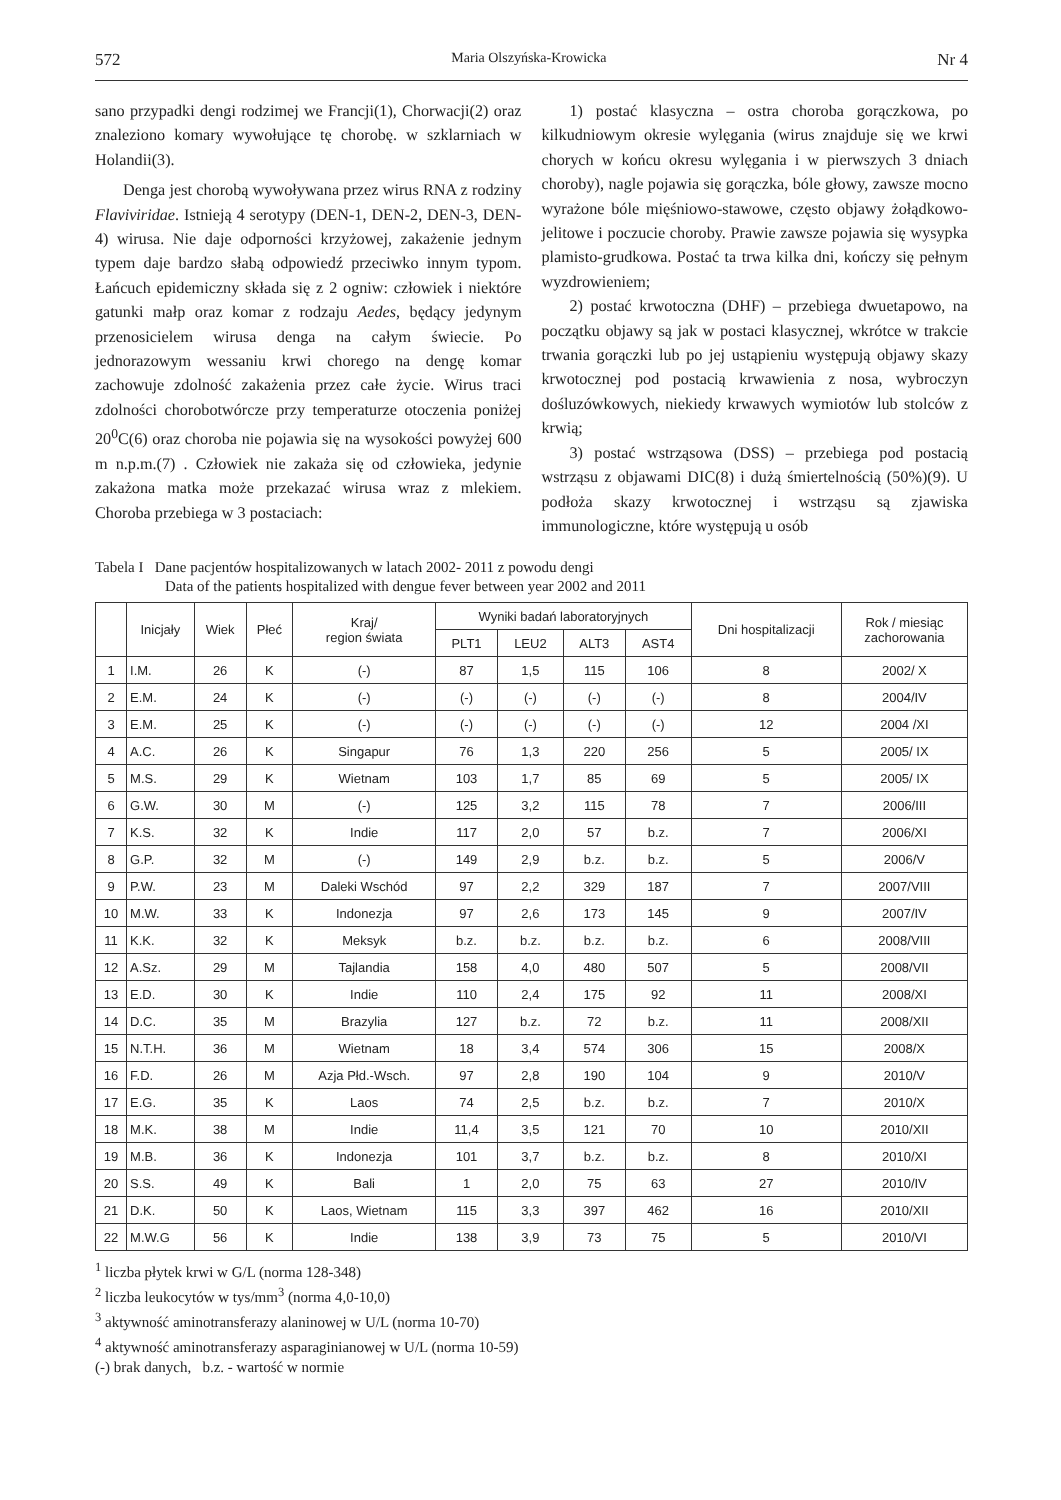572 Maria Olszyńska-Krowicka Nr 4
sano przypadki dengi rodzimej we Francji(1), Chorwacji(2) oraz znaleziono komary wywołujące tę chorobę. w szklarniach w Holandii(3).
Denga jest chorobą wywoływana przez wirus RNA z rodziny Flaviviridae. Istnieją 4 serotypy (DEN-1, DEN-2, DEN-3, DEN-4) wirusa. Nie daje odporności krzyżowej, zakażenie jednym typem daje bardzo słabą odpowiedź przeciwko innym typom. Łańcuch epidemiczny składa się z 2 ogniw: człowiek i niektóre gatunki małp oraz komar z rodzaju Aedes, będący jedynym przenosicielem wirusa denga na całym świecie. Po jednorazowym wessaniu krwi chorego na dengę komar zachowuje zdolność zakażenia przez całe życie. Wirus traci zdolności chorobotwórcze przy temperaturze otoczenia poniżej 20<sup>0</sup>C(6) oraz choroba nie pojawia się na wysokości powyżej 600 m n.p.m.(7) . Człowiek nie zakaża się od człowieka, jedynie zakażona matka może przekazać wirusa wraz z mlekiem. Choroba przebiega w 3 postaciach:
1) postać klasyczna – ostra choroba gorączkowa, po kilkudniowym okresie wylęgania (wirus znajduje się we krwi chorych w końcu okresu wylęgania i w pierwszych 3 dniach choroby), nagle pojawia się gorączka, bóle głowy, zawsze mocno wyrażone bóle mięśniowo-stawowe, często objawy żołądkowo-jelitowe i poczucie choroby. Prawie zawsze pojawia się wysypka plamisto-grudkowa. Postać ta trwa kilka dni, kończy się pełnym wyzdrowieniem;
2) postać krwotoczna (DHF) – przebiega dwuetapowo, na początku objawy są jak w postaci klasycznej, wkrótce w trakcie trwania gorączki lub po jej ustąpieniu występują objawy skazy krwotocznej pod postacią krwawienia z nosa, wybroczyn dośluzówkowych, niekiedy krwawych wymiotów lub stolców z krwią;
3) postać wstrząsowa (DSS) – przebiega pod postacią wstrząsu z objawami DIC(8) i dużą śmiertelnością (50%)(9). U podłoża skazy krwotocznej i wstrząsu są zjawiska immunologiczne, które występują u osób
Tabela I Dane pacjentów hospitalizowanych w latach 2002- 2011 z powodu dengi
Data of the patients hospitalized with dengue fever between year 2002 and 2011
| | Inicjały | Wiek | Płeć | Kraj/ region świata | Wyniki badań laboratoryjnych | | | | Dni hospitalizacji | Rok / miesiąc zachorowania |
| --- | --- | --- | --- | --- | --- | --- | --- | --- | --- | --- |
| | | | | | PLT1 | LEU2 | ALT3 | AST4 | | |
| 1 | I.M. | 26 | K | (-) | 87 | 1,5 | 115 | 106 | 8 | 2002/ X |
| 2 | E.M. | 24 | K | (-) | (-) | (-) | (-) | (-) | 8 | 2004/IV |
| 3 | E.M. | 25 | K | (-) | (-) | (-) | (-) | (-) | 12 | 2004 /XI |
| 4 | A.C. | 26 | K | Singapur | 76 | 1,3 | 220 | 256 | 5 | 2005/ IX |
| 5 | M.S. | 29 | K | Wietnam | 103 | 1,7 | 85 | 69 | 5 | 2005/ IX |
| 6 | G.W. | 30 | M | (-) | 125 | 3,2 | 115 | 78 | 7 | 2006/III |
| 7 | K.S. | 32 | K | Indie | 117 | 2,0 | 57 | b.z. | 7 | 2006/XI |
| 8 | G.P. | 32 | M | (-) | 149 | 2,9 | b.z. | b.z. | 5 | 2006/V |
| 9 | P.W. | 23 | M | Daleki Wschód | 97 | 2,2 | 329 | 187 | 7 | 2007/VIII |
| 10 | M.W. | 33 | K | Indonezja | 97 | 2,6 | 173 | 145 | 9 | 2007/IV |
| 11 | K.K. | 32 | K | Meksyk | b.z. | b.z. | b.z. | b.z. | 6 | 2008/VIII |
| 12 | A.Sz. | 29 | M | Tajlandia | 158 | 4,0 | 480 | 507 | 5 | 2008/VII |
| 13 | E.D. | 30 | K | Indie | 110 | 2,4 | 175 | 92 | 11 | 2008/XI |
| 14 | D.C. | 35 | M | Brazylia | 127 | b.z. | 72 | b.z. | 11 | 2008/XII |
| 15 | N.T.H. | 36 | M | Wietnam | 18 | 3,4 | 574 | 306 | 15 | 2008/X |
| 16 | F.D. | 26 | M | Azja Płd.-Wsch. | 97 | 2,8 | 190 | 104 | 9 | 2010/V |
| 17 | E.G. | 35 | K | Laos | 74 | 2,5 | b.z. | b.z. | 7 | 2010/X |
| 18 | M.K. | 38 | M | Indie | 11,4 | 3,5 | 121 | 70 | 10 | 2010/XII |
| 19 | M.B. | 36 | K | Indonezja | 101 | 3,7 | b.z. | b.z. | 8 | 2010/XI |
| 20 | S.S. | 49 | K | Bali | 1 | 2,0 | 75 | 63 | 27 | 2010/IV |
| 21 | D.K. | 50 | K | Laos, Wietnam | 115 | 3,3 | 397 | 462 | 16 | 2010/XII |
| 22 | M.W.G | 56 | K | Indie | 138 | 3,9 | 73 | 75 | 5 | 2010/VI |
<sup>1</sup> liczba płytek krwi w G/L (norma 128-348)
<sup>2</sup> liczba leukocytów w tys/mm<sup>3</sup> (norma 4,0-10,0)
<sup>3</sup> aktywność aminotransferazy alaninowej w U/L (norma 10-70)
<sup>4</sup> aktywność aminotransferazy asparaginianowej w U/L (norma 10-59)
(-) brak danych, b.z. - wartość w normie